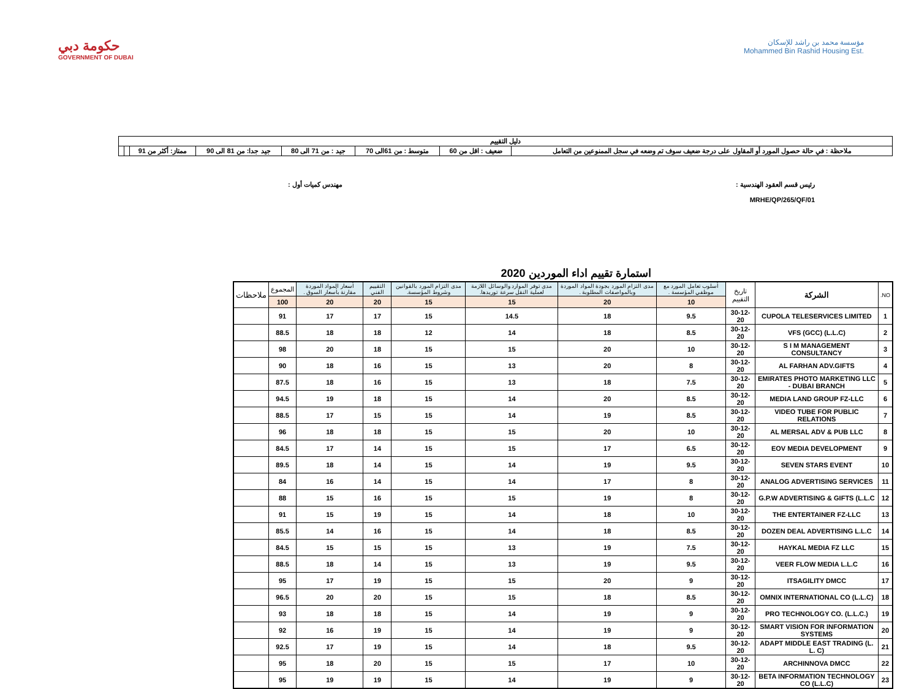حكومة دبي
GOVERNMENT OF DUBAI
مؤسسة محمد بن راشد للإسكان
Mohammed Bin Rashid Housing Est.
| دليل التقييم | | | | | | | |
| ملاحظة : في حالة حصول المورد أو المقاول على درجة ضعيف سوف تم وضعه في سجل الممنوعين من التعامل | ضعيف : اقل من 60 | متوسط : من 61الى 70 | جيد : من 71 الى 80 | جيد جدا: من 81 الى 90 | ممتاز: أكثر من 91 | | |
رئيس قسم العقود الهندسية :
MRHE/QP/265/QF/01
مهندس كميات أول :
استمارة تقييم اداء الموردين 2020
| NO. | الشركة | تاريخ التقييم | أسلوب تعامل المورد مع موظفي المؤسسة . | مدى التزام المورد بجودة المواد الموردة وبالمواصفات المطلوبة . | مدى توفر الموارد والوسائل اللازمة لعملية النقل سرعة توريدها. | مدى التزام المورد بالقوانين وشروط المؤسسة. | التقييم الفني | أسعار المواد الموردة مقارنة بأسعار السوق . | المجموع | ملاحظات |
| --- | --- | --- | --- | --- | --- | --- | --- | --- | --- | --- |
| | | | 10 | 20 | 15 | 15 | 20 | 20 | 100 | |
| 1 | CUPOLA TELESERVICES LIMITED | 30-12-20 | 9.5 | 18 | 14.5 | 15 | 17 | 17 | 91 | |
| 2 | VFS (GCC) (L.L.C) | 30-12-20 | 8.5 | 18 | 14 | 12 | 18 | 18 | 88.5 | |
| 3 | S I M MANAGEMENT CONSULTANCY | 30-12-20 | 10 | 20 | 15 | 15 | 18 | 20 | 98 | |
| 4 | AL FARHAN ADV.GIFTS | 30-12-20 | 8 | 20 | 13 | 15 | 16 | 18 | 90 | |
| 5 | EMIRATES PHOTO MARKETING LLC - DUBAI BRANCH | 30-12-20 | 7.5 | 18 | 13 | 15 | 16 | 18 | 87.5 | |
| 6 | MEDIA LAND GROUP FZ-LLC | 30-12-20 | 8.5 | 20 | 14 | 15 | 18 | 19 | 94.5 | |
| 7 | VIDEO TUBE FOR PUBLIC RELATIONS | 30-12-20 | 8.5 | 19 | 14 | 15 | 15 | 17 | 88.5 | |
| 8 | AL MERSAL ADV & PUB LLC | 30-12-20 | 10 | 20 | 15 | 15 | 18 | 18 | 96 | |
| 9 | EOV MEDIA DEVELOPMENT | 30-12-20 | 6.5 | 17 | 15 | 15 | 14 | 17 | 84.5 | |
| 10 | SEVEN STARS EVENT | 30-12-20 | 9.5 | 19 | 14 | 15 | 14 | 18 | 89.5 | |
| 11 | ANALOG ADVERTISING SERVICES | 30-12-20 | 8 | 17 | 14 | 15 | 14 | 16 | 84 | |
| 12 | G.P.W ADVERTISING & GIFTS (L.L.C | 30-12-20 | 8 | 19 | 15 | 15 | 16 | 15 | 88 | |
| 13 | THE ENTERTAINER FZ-LLC | 30-12-20 | 10 | 18 | 14 | 15 | 19 | 15 | 91 | |
| 14 | DOZEN DEAL ADVERTISING L.L.C | 30-12-20 | 8.5 | 18 | 14 | 15 | 16 | 14 | 85.5 | |
| 15 | HAYKAL MEDIA FZ LLC | 30-12-20 | 7.5 | 19 | 13 | 15 | 15 | 15 | 84.5 | |
| 16 | VEER FLOW MEDIA L.L.C | 30-12-20 | 9.5 | 19 | 13 | 15 | 14 | 18 | 88.5 | |
| 17 | ITSAGILITY DMCC | 30-12-20 | 9 | 20 | 15 | 15 | 19 | 17 | 95 | |
| 18 | OMNIX INTERNATIONAL CO (L.L.C) | 30-12-20 | 8.5 | 18 | 15 | 15 | 20 | 20 | 96.5 | |
| 19 | PRO TECHNOLOGY CO. (L.L.C.) | 30-12-20 | 9 | 19 | 14 | 15 | 18 | 18 | 93 | |
| 20 | SMART VISION FOR INFORMATION SYSTEMS | 30-12-20 | 9 | 19 | 14 | 15 | 19 | 16 | 92 | |
| 21 | ADAPT MIDDLE EAST TRADING (L. L. C) | 30-12-20 | 9.5 | 18 | 14 | 15 | 19 | 17 | 92.5 | |
| 22 | ARCHINNOVA DMCC | 30-12-20 | 10 | 17 | 15 | 15 | 20 | 18 | 95 | |
| 23 | BETA INFORMATION TECHNOLOGY CO (L.L.C) | 30-12-20 | 9 | 19 | 14 | 15 | 19 | 19 | 95 | |